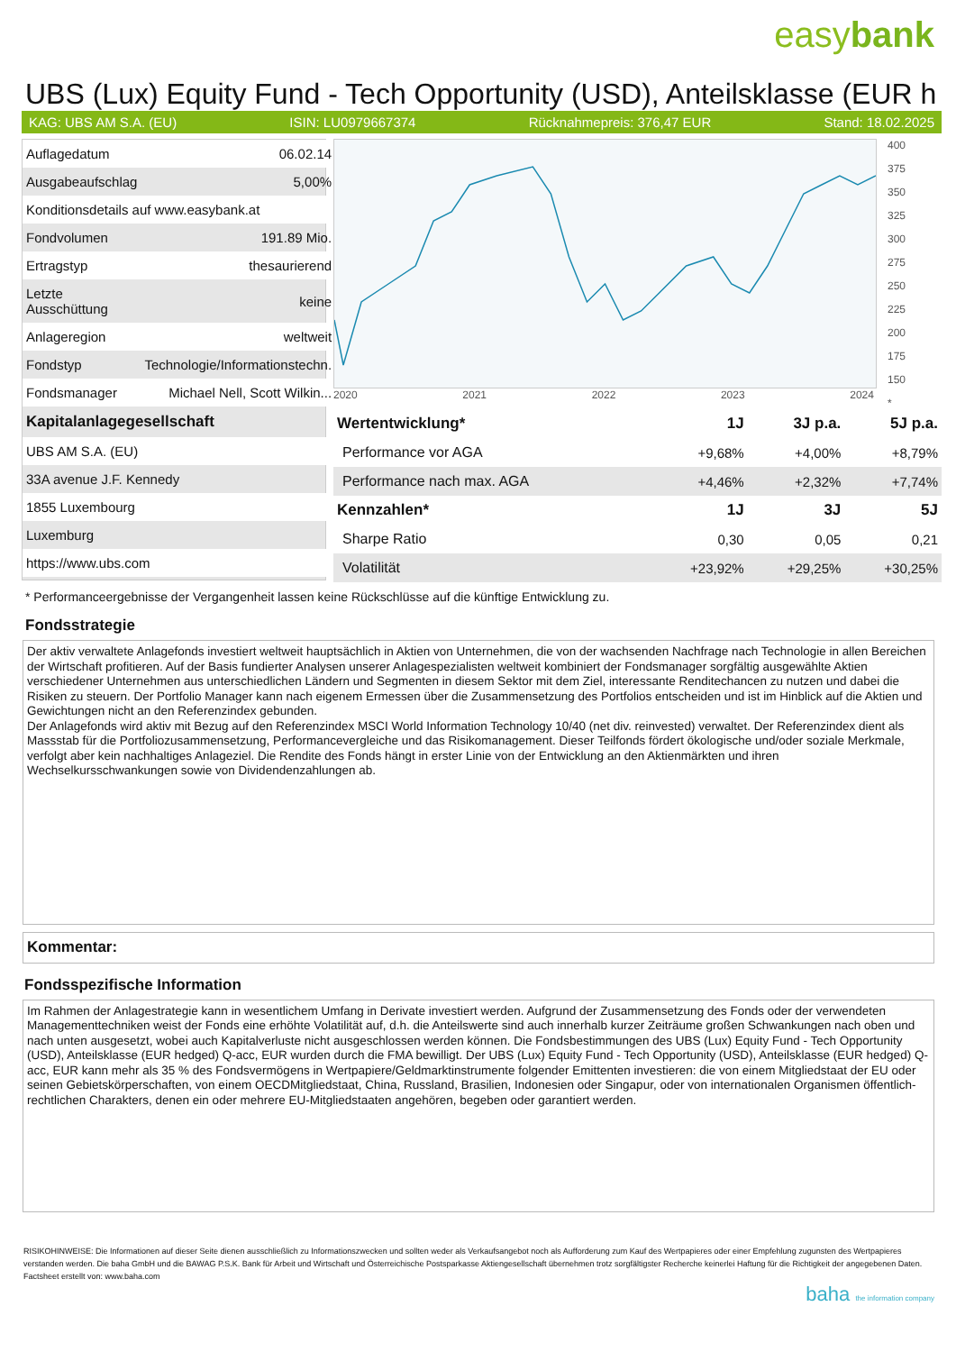easybank
UBS (Lux) Equity Fund - Tech Opportunity (USD), Anteilsklasse (EUR h
KAG: UBS AM S.A. (EU) ISIN: LU0979667374 Rücknahmepreis: 376,47 EUR Stand: 18.02.2025
| Auflagedatum | 06.02.14 |
| Ausgabeaufschlag | 5,00% |
| Konditionsdetails auf www.easybank.at | |
| Fondvolumen | 191.89 Mio. |
| Ertragstyp | thesaurierend |
| Letzte Ausschüttung | keine |
| Anlageregion | weltweit |
| Fondstyp | Technologie/Informationstechn. |
| Fondsmanager | Michael Nell, Scott Wilkin... |
| Kapitalanlagegesellschaft | |
| UBS AM S.A. (EU) | |
| 33A avenue J.F. Kennedy | |
| 1855 Luxembourg | |
| Luxemburg | |
| https://www.ubs.com | |
2020 2021 2022 2023 2024 400
375
350
325
300
275
250
225
200
175
150
*
| Wertentwicklung* | 1J | 3J p.a. | 5J p.a. |
| --- | --- | --- | --- |
| Performance vor AGA | +9,68% | +4,00% | +8,79% |
| Performance nach max. AGA | +4,46% | +2,32% | +7,74% |
| Kennzahlen* | 1J | 3J | 5J |
| Sharpe Ratio | 0,30 | 0,05 | 0,21 |
| Volatilität | +23,92% | +29,25% | +30,25% |
* Performanceergebnisse der Vergangenheit lassen keine Rückschlüsse auf die künftige Entwicklung zu.
Fondsstrategie
Der aktiv verwaltete Anlagefonds investiert weltweit hauptsächlich in Aktien von Unternehmen, die von der wachsenden Nachfrage nach Technologie in allen Bereichen der Wirtschaft profitieren. Auf der Basis fundierter Analysen unserer Anlagespezialisten weltweit kombiniert der Fondsmanager sorgfältig ausgewählte Aktien verschiedener Unternehmen aus unterschiedlichen Ländern und Segmenten in diesem Sektor mit dem Ziel, interessante Renditechancen zu nutzen und dabei die Risiken zu steuern. Der Portfolio Manager kann nach eigenem Ermessen über die Zusammensetzung des Portfolios entscheiden und ist im Hinblick auf die Aktien und Gewichtungen nicht an den Referenzindex gebunden.
Der Anlagefonds wird aktiv mit Bezug auf den Referenzindex MSCI World Information Technology 10/40 (net div. reinvested) verwaltet. Der Referenzindex dient als Massstab für die Portfoliozusammensetzung, Performancevergleiche und das Risikomanagement. Dieser Teilfonds fördert ökologische und/oder soziale Merkmale, verfolgt aber kein nachhaltiges Anlageziel. Die Rendite des Fonds hängt in erster Linie von der Entwicklung an den Aktienmärkten und ihren Wechselkursschwankungen sowie von Dividendenzahlungen ab.
Kommentar:
Fondsspezifische Information
Im Rahmen der Anlagestrategie kann in wesentlichem Umfang in Derivate investiert werden. Aufgrund der Zusammensetzung des Fonds oder der verwendeten Managementtechniken weist der Fonds eine erhöhte Volatilität auf, d.h. die Anteilswerte sind auch innerhalb kurzer Zeiträume großen Schwankungen nach oben und nach unten ausgesetzt, wobei auch Kapitalverluste nicht ausgeschlossen werden können. Die Fondsbestimmungen des UBS (Lux) Equity Fund - Tech Opportunity (USD), Anteilsklasse (EUR hedged) Q-acc, EUR wurden durch die FMA bewilligt. Der UBS (Lux) Equity Fund - Tech Opportunity (USD), Anteilsklasse (EUR hedged) Q-acc, EUR kann mehr als 35 % des Fondsvermögens in Wertpapiere/Geldmarktinstrumente folgender Emittenten investieren: die von einem Mitgliedstaat der EU oder seinen Gebietskörperschaften, von einem OECDMitgliedstaat, China, Russland, Brasilien, Indonesien oder Singapur, oder von internationalen Organismen öffentlich-rechtlichen Charakters, denen ein oder mehrere EU-Mitgliedstaaten angehören, begeben oder garantiert werden.
RISIKOHINWEISE: Die Informationen auf dieser Seite dienen ausschließlich zu Informationszwecken und sollten weder als Verkaufsangebot noch als Aufforderung zum Kauf des Wertpapieres oder einer Empfehlung zugunsten des Wertpapieres verstanden werden. Die baha GmbH und die BAWAG P.S.K. Bank für Arbeit und Wirtschaft und Österreichische Postsparkasse Aktiengesellschaft übernehmen trotz sorgfältigster Recherche keinerlei Haftung für die Richtigkeit der angegebenen Daten.
Factsheet erstellt von: www.baha.com
baha the information company